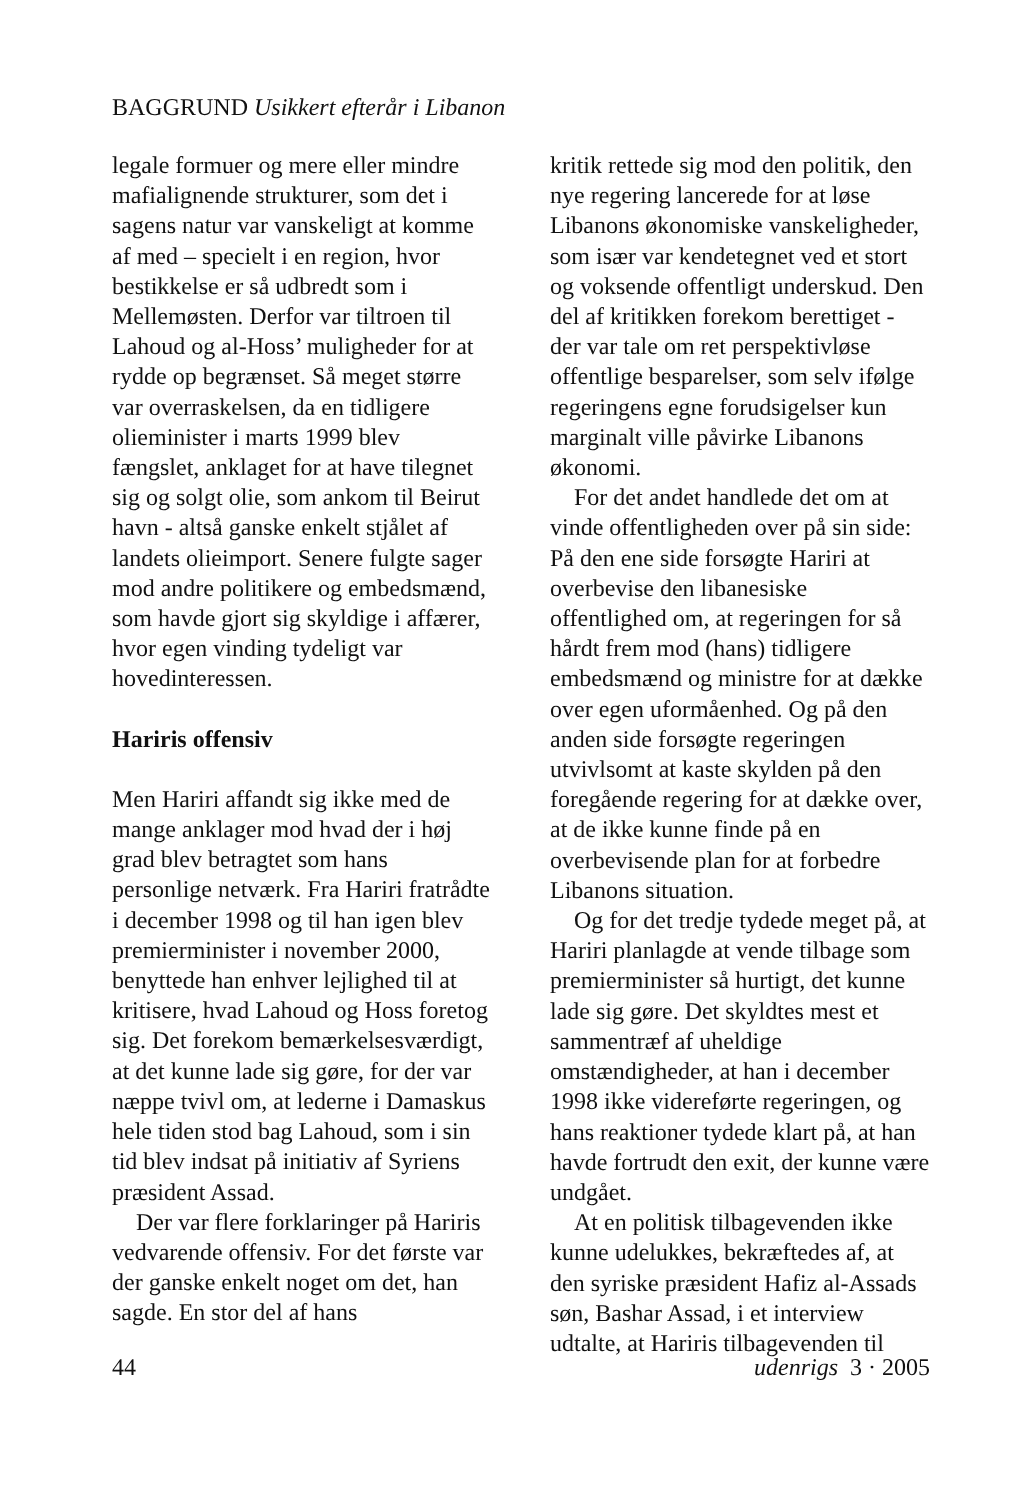BAGGRUND Usikkert efterår i Libanon
legale formuer og mere eller mindre mafialignende strukturer, som det i sagens natur var vanskeligt at komme af med – specielt i en region, hvor bestikkelse er så udbredt som i Mellemøsten. Derfor var tiltroen til Lahoud og al-Hoss’ muligheder for at rydde op begrænset. Så meget større var overraskelsen, da en tidligere olieminister i marts 1999 blev fængslet, anklaget for at have tilegnet sig og solgt olie, som ankom til Beirut havn - altså ganske enkelt stjålet af landets olieimport. Senere fulgte sager mod andre politikere og embedsmænd, som havde gjort sig skyldige i affærer, hvor egen vinding tydeligt var hovedinteressen.
Hariris offensiv
Men Hariri affandt sig ikke med de mange anklager mod hvad der i høj grad blev betragtet som hans personlige netværk. Fra Hariri fratrådte i december 1998 og til han igen blev premierminister i november 2000, benyttede han enhver lejlighed til at kritisere, hvad Lahoud og Hoss foretog sig. Det forekom bemærkelsesværdigt, at det kunne lade sig gøre, for der var næppe tvivl om, at lederne i Damaskus hele tiden stod bag Lahoud, som i sin tid blev indsat på initiativ af Syriens præsident Assad.
Der var flere forklaringer på Hariris vedvarende offensiv. For det første var der ganske enkelt noget om det, han sagde. En stor del af hans
kritik rettede sig mod den politik, den nye regering lancerede for at løse Libanons økonomiske vanskeligheder, som især var kendetegnet ved et stort og voksende offentligt underskud. Den del af kritikken forekom berettiget - der var tale om ret perspektivløse offentlige besparelser, som selv ifølge regeringens egne forudsigelser kun marginalt ville påvirke Libanons økonomi.
For det andet handlede det om at vinde offentligheden over på sin side: På den ene side forsøgte Hariri at overbevise den libanesiske offentlighed om, at regeringen for så hårdt frem mod (hans) tidligere embedsmænd og ministre for at dække over egen uformåenhed. Og på den anden side forsøgte regeringen utvivlsomt at kaste skylden på den foregående regering for at dække over, at de ikke kunne finde på en overbevisende plan for at forbedre Libanons situation.
Og for det tredje tydede meget på, at Hariri planlagde at vende tilbage som premierminister så hurtigt, det kunne lade sig gøre. Det skyldtes mest et sammentræf af uheldige omstændigheder, at han i december 1998 ikke videreførte regeringen, og hans reaktioner tydede klart på, at han havde fortrudt den exit, der kunne være undgået.
At en politisk tilbagevenden ikke kunne udelukkes, bekræftedes af, at den syriske præsident Hafiz al-Assads søn, Bashar Assad, i et interview udtalte, at Hariris tilbagevenden til
44 udenrigs 3 · 2005